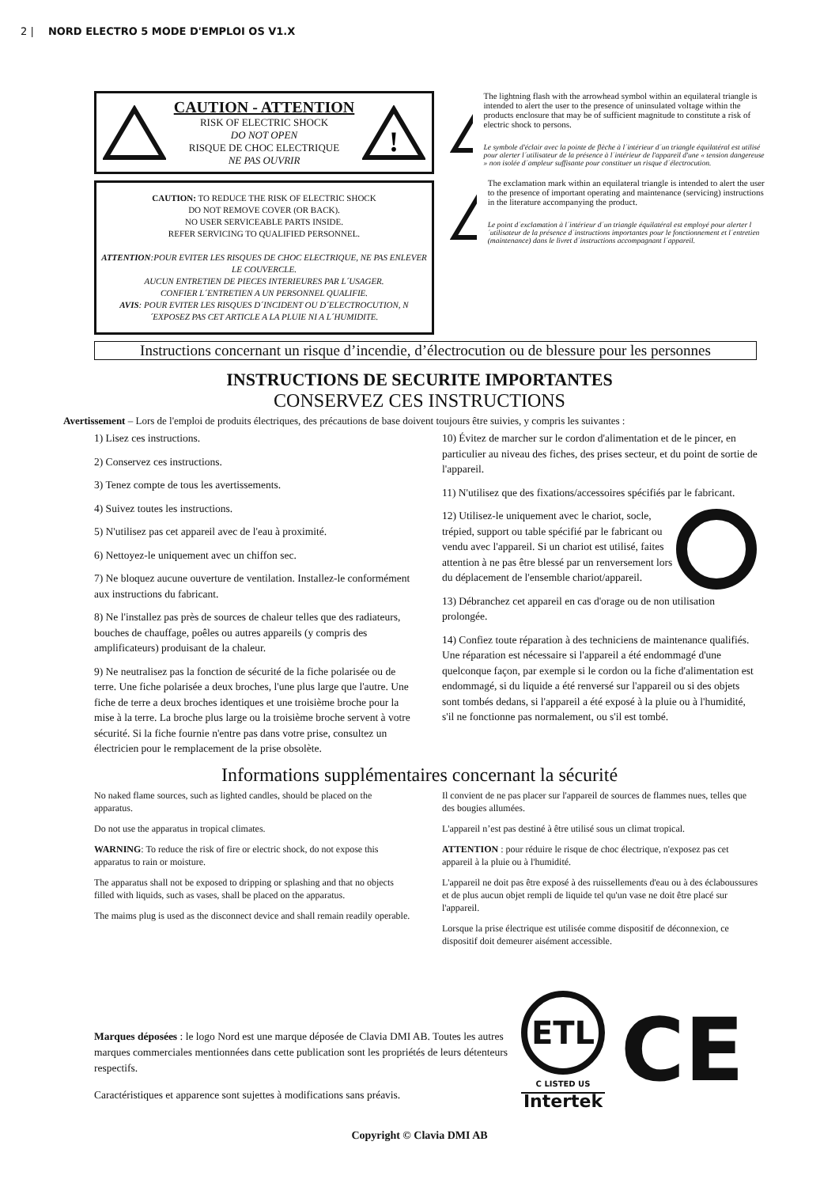2 | NORD ELECTRO 5 MODE D'EMPLOI OS V1.X
CAUTION - ATTENTION
RISK OF ELECTRIC SHOCK
DO NOT OPEN
RISQUE DE CHOC ELECTRIQUE
NE PAS OUVRIR
!
CAUTION: TO REDUCE THE RISK OF ELECTRIC SHOCK
DO NOT REMOVE COVER (OR BACK).
NO USER SERVICEABLE PARTS INSIDE.
REFER SERVICING TO QUALIFIED PERSONNEL.
ATTENTION:POUR EVITER LES RISQUES DE CHOC ELECTRIQUE, NE PAS ENLEVER LE COUVERCLE.
AUCUN ENTRETIEN DE PIECES INTERIEURES PAR L´USAGER.
CONFIER L´ENTRETIEN A UN PERSONNEL QUALIFIE.
AVIS: POUR EVITER LES RISQUES D´INCIDENT OU D´ELECTROCUTION, N´EXPOSEZ PAS CET ARTICLE A LA PLUIE NI A L´HUMIDITE.
The lightning flash with the arrowhead symbol within an equilateral triangle is intended to alert the user to the presence of uninsulated voltage within the products enclosure that may be of sufficient magnitude to constitute a risk of electric shock to persons.
Le symbole d'éclair avec la pointe de flèche à l´intérieur d´un triangle équilatéral est utilisé pour alerter l´utilisateur de la présence à l´intérieur de l'appareil d'une « tension dangereuse » non isolée d´ampleur suffisante pour constituer un risque d´électrocution.
!
The exclamation mark within an equilateral triangle is intended to alert the user to the presence of important operating and maintenance (servicing) instructions in the literature accompanying the product.
Le point d´exclamation à l´intérieur d´un triangle équilatéral est employé pour alerter l´utilisateur de la présence d´instructions importantes pour le fonctionnement et l´entretien (maintenance) dans le livret d´instructions accompagnant l´appareil.
Instructions concernant un risque d’incendie, d’électrocution ou de blessure pour les personnes
INSTRUCTIONS DE SECURITE IMPORTANTES
CONSERVEZ CES INSTRUCTIONS
Avertissement – Lors de l'emploi de produits électriques, des précautions de base doivent toujours être suivies, y compris les suivantes :
1) Lisez ces instructions.
2) Conservez ces instructions.
3) Tenez compte de tous les avertissements.
4) Suivez toutes les instructions.
5) N'utilisez pas cet appareil avec de l'eau à proximité.
6) Nettoyez-le uniquement avec un chiffon sec.
7) Ne bloquez aucune ouverture de ventilation. Installez-le conformément aux instructions du fabricant.
8) Ne l'installez pas près de sources de chaleur telles que des radiateurs, bouches de chauffage, poêles ou autres appareils (y compris des amplificateurs) produisant de la chaleur.
9) Ne neutralisez pas la fonction de sécurité de la fiche polarisée ou de terre. Une fiche polarisée a deux broches, l'une plus large que l'autre. Une fiche de terre a deux broches identiques et une troisième broche pour la mise à la terre. La broche plus large ou la troisième broche servent à votre sécurité. Si la fiche fournie n'entre pas dans votre prise, consultez un électricien pour le remplacement de la prise obsolète.
10) Évitez de marcher sur le cordon d'alimentation et de le pincer, en particulier au niveau des fiches, des prises secteur, et du point de sortie de l'appareil.
11) N'utilisez que des fixations/accessoires spécifiés par le fabricant.
12) Utilisez-le uniquement avec le chariot, socle, trépied, support ou table spécifié par le fabricant ou vendu avec l'appareil. Si un chariot est utilisé, faites attention à ne pas être blessé par un renversement lors du déplacement de l'ensemble chariot/appareil.
13) Débranchez cet appareil en cas d'orage ou de non utilisation prolongée.
14) Confiez toute réparation à des techniciens de maintenance qualifiés. Une réparation est nécessaire si l'appareil a été endommagé d'une quelconque façon, par exemple si le cordon ou la fiche d'alimentation est endommagé, si du liquide a été renversé sur l'appareil ou si des objets sont tombés dedans, si l'appareil a été exposé à la pluie ou à l'humidité, s'il ne fonctionne pas normalement, ou s'il est tombé.
Informations supplémentaires concernant la sécurité
No naked flame sources, such as lighted candles, should be placed on the apparatus.
Do not use the apparatus in tropical climates.
WARNING: To reduce the risk of fire or electric shock, do not expose this apparatus to rain or moisture.
The apparatus shall not be exposed to dripping or splashing and that no objects filled with liquids, such as vases, shall be placed on the apparatus.
The maims plug is used as the disconnect device and shall remain readily operable.
Il convient de ne pas placer sur l'appareil de sources de flammes nues, telles que des bougies allumées.
L'appareil n’est pas destiné à être utilisé sous un climat tropical.
ATTENTION : pour réduire le risque de choc électrique, n'exposez pas cet appareil à la pluie ou à l'humidité.
L'appareil ne doit pas être exposé à des ruissellements d'eau ou à des éclaboussures et de plus aucun objet rempli de liquide tel qu'un vase ne doit être placé sur l'appareil.
Lorsque la prise électrique est utilisée comme dispositif de déconnexion, ce dispositif doit demeurer aisément accessible.
Marques déposées : le logo Nord est une marque déposée de Clavia DMI AB. Toutes les autres marques commerciales mentionnées dans cette publication sont les propriétés de leurs détenteurs respectifs.
Caractéristiques et apparence sont sujettes à modifications sans préavis.
ETL
C LISTED US
Intertek
CE
Copyright © Clavia DMI AB